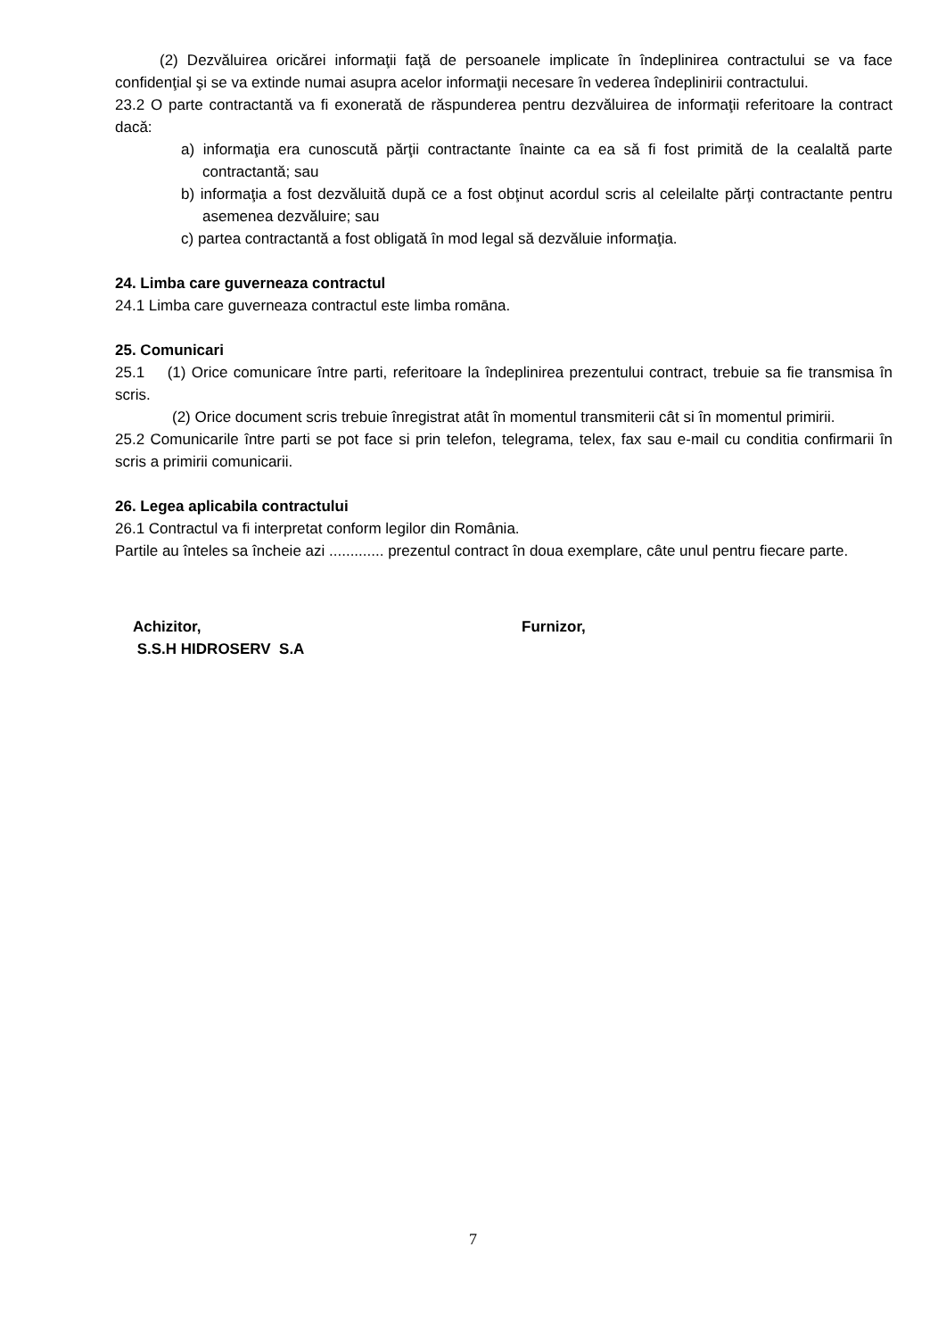(2) Dezvăluirea oricărei informaţii faţă de persoanele implicate în îndeplinirea contractului se va face confidenţial şi se va extinde numai asupra acelor informaţii necesare în vederea îndeplinirii contractului.
23.2 O parte contractantă va fi exonerată de răspunderea pentru dezvăluirea de informaţii referitoare la contract dacă:
a) informaţia era cunoscută părţii contractante înainte ca ea să fi fost primită de la cealaltă parte contractantă; sau
b) informaţia a fost dezvăluită după ce a fost obţinut acordul scris al celeilalte părţi contractante pentru asemenea dezvăluire; sau
c) partea contractantă a fost obligată în mod legal să dezvăluie informaţia.
24. Limba care guverneaza contractul
24.1 Limba care guverneaza contractul este limba romāna.
25. Comunicari
25.1 (1) Orice comunicare între parti, referitoare la îndeplinirea prezentului contract, trebuie sa fie transmisa în scris.
(2) Orice document scris trebuie înregistrat atât în momentul transmiterii cât si în momentul primirii.
25.2 Comunicarile între parti se pot face si prin telefon, telegrama, telex, fax sau e-mail cu conditia confirmarii în scris a primirii comunicarii.
26. Legea aplicabila contractului
26.1 Contractul va fi interpretat conform legilor din România.
Partile au înteles sa încheie azi ............. prezentul contract în doua exemplare, câte unul pentru fiecare parte.
Achizitor,
S.S.H HIDROSERV S.A
Furnizor,
7